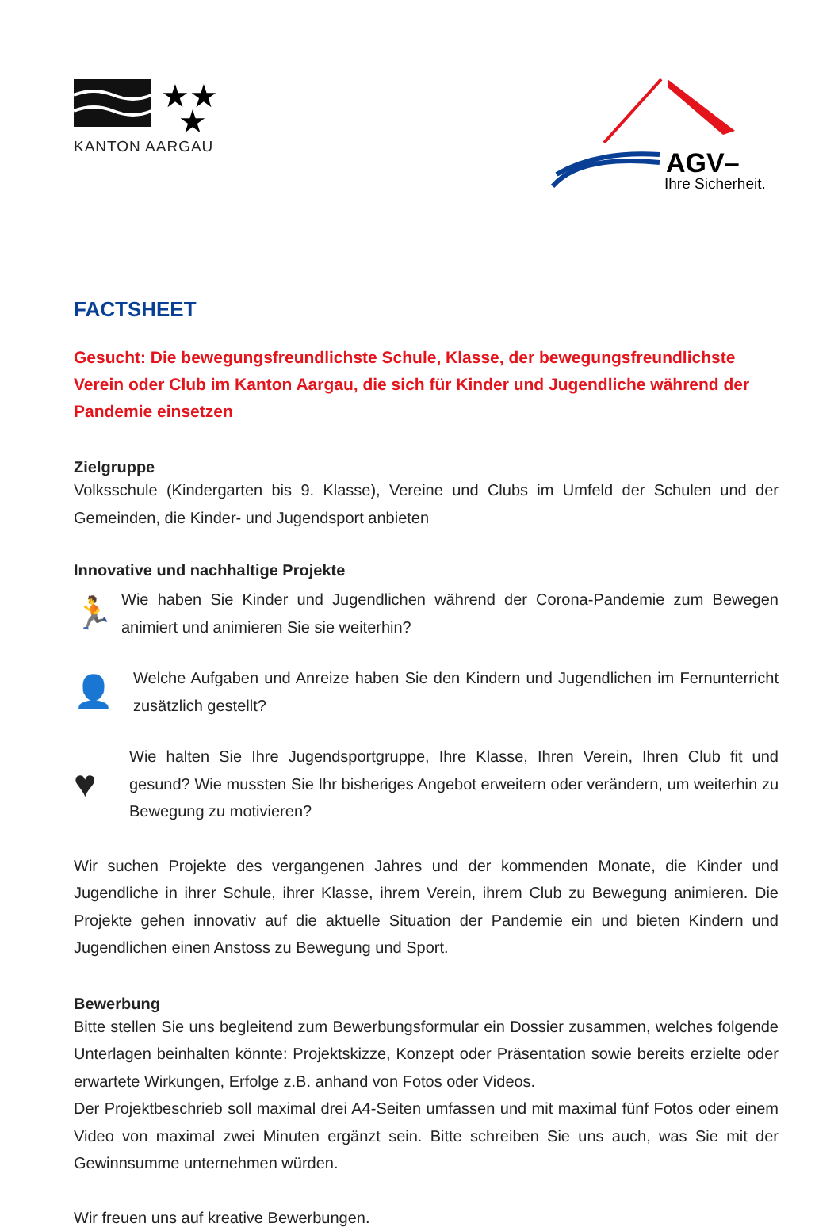★★
★
KANTON AARGAU
AGV–
Ihre Sicherheit.
FACTSHEET
Gesucht: Die bewegungsfreundlichste Schule, Klasse, der bewegungsfreundlichste Verein oder Club im Kanton Aargau, die sich für Kinder und Jugendliche während der Pandemie einsetzen
Zielgruppe
Volksschule (Kindergarten bis 9. Klasse), Vereine und Clubs im Umfeld der Schulen und der Gemeinden, die Kinder- und Jugendsport anbieten
Innovative und nachhaltige Projekte
🏃
Wie haben Sie Kinder und Jugendlichen während der Corona-Pandemie zum Bewegen animiert und animieren Sie sie weiterhin?
👤
Welche Aufgaben und Anreize haben Sie den Kindern und Jugendlichen im Fernunterricht zusätzlich gestellt?
♥
Wie halten Sie Ihre Jugendsportgruppe, Ihre Klasse, Ihren Verein, Ihren Club fit und gesund? Wie mussten Sie Ihr bisheriges Angebot erweitern oder verändern, um weiterhin zu Bewegung zu motivieren?
Wir suchen Projekte des vergangenen Jahres und der kommenden Monate, die Kinder und Jugendliche in ihrer Schule, ihrer Klasse, ihrem Verein, ihrem Club zu Bewegung animieren. Die Projekte gehen innovativ auf die aktuelle Situation der Pandemie ein und bieten Kindern und Jugendlichen einen Anstoss zu Bewegung und Sport.
Bewerbung
Bitte stellen Sie uns begleitend zum Bewerbungsformular ein Dossier zusammen, welches folgende Unterlagen beinhalten könnte: Projektskizze, Konzept oder Präsentation sowie bereits erzielte oder erwartete Wirkungen, Erfolge z.B. anhand von Fotos oder Videos.
Der Projektbeschrieb soll maximal drei A4-Seiten umfassen und mit maximal fünf Fotos oder einem Video von maximal zwei Minuten ergänzt sein. Bitte schreiben Sie uns auch, was Sie mit der Gewinnsumme unternehmen würden.
Wir freuen uns auf kreative Bewerbungen.